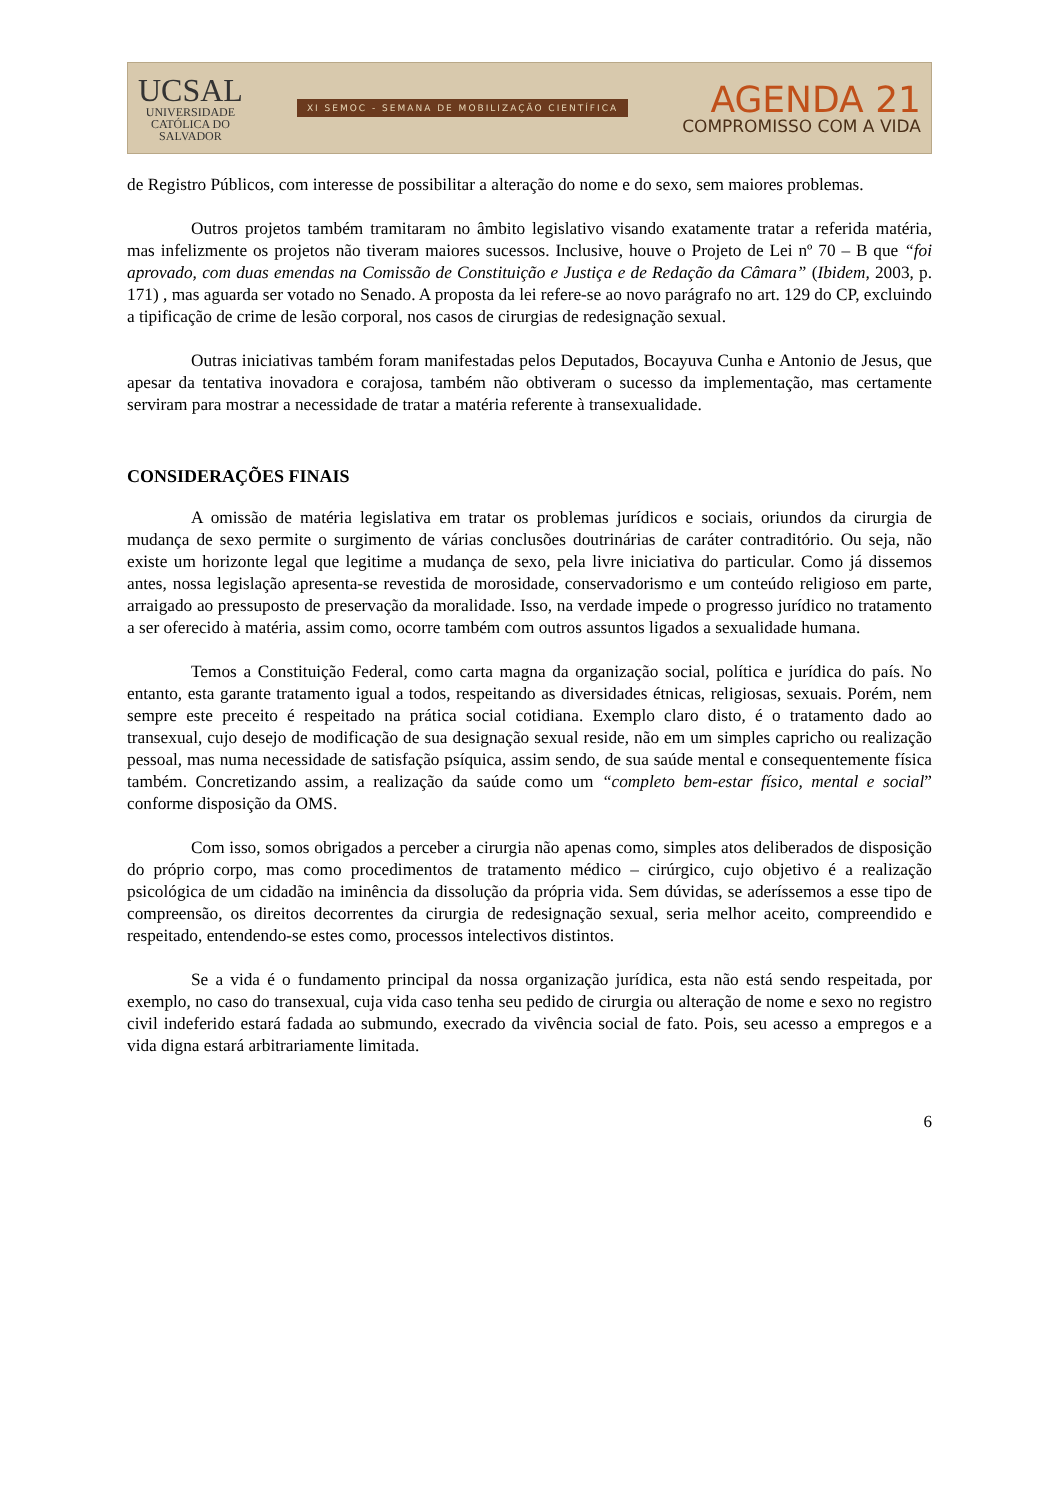UCSAL
UNIVERSIDADE
CATÓLICA DO
SALVADOR
XI SEMOC - SEMANA DE MOBILIZAÇÃO CIENTÍFICA
AGENDA 21
COMPROMISSO COM A VIDA
de Registro Públicos, com interesse de possibilitar a alteração do nome e do sexo, sem maiores problemas.
Outros projetos também tramitaram no âmbito legislativo visando exatamente tratar a referida matéria, mas infelizmente os projetos não tiveram maiores sucessos. Inclusive, houve o Projeto de Lei nº 70 – B que “foi aprovado, com duas emendas na Comissão de Constituição e Justiça e de Redação da Câmara” (Ibidem, 2003, p. 171) , mas aguarda ser votado no Senado. A proposta da lei refere-se ao novo parágrafo no art. 129 do CP, excluindo a tipificação de crime de lesão corporal, nos casos de cirurgias de redesignação sexual.
Outras iniciativas também foram manifestadas pelos Deputados, Bocayuva Cunha e Antonio de Jesus, que apesar da tentativa inovadora e corajosa, também não obtiveram o sucesso da implementação, mas certamente serviram para mostrar a necessidade de tratar a matéria referente à transexualidade.
CONSIDERAÇÕES FINAIS
A omissão de matéria legislativa em tratar os problemas jurídicos e sociais, oriundos da cirurgia de mudança de sexo permite o surgimento de várias conclusões doutrinárias de caráter contraditório. Ou seja, não existe um horizonte legal que legitime a mudança de sexo, pela livre iniciativa do particular. Como já dissemos antes, nossa legislação apresenta-se revestida de morosidade, conservadorismo e um conteúdo religioso em parte, arraigado ao pressuposto de preservação da moralidade. Isso, na verdade impede o progresso jurídico no tratamento a ser oferecido à matéria, assim como, ocorre também com outros assuntos ligados a sexualidade humana.
Temos a Constituição Federal, como carta magna da organização social, política e jurídica do país. No entanto, esta garante tratamento igual a todos, respeitando as diversidades étnicas, religiosas, sexuais. Porém, nem sempre este preceito é respeitado na prática social cotidiana. Exemplo claro disto, é o tratamento dado ao transexual, cujo desejo de modificação de sua designação sexual reside, não em um simples capricho ou realização pessoal, mas numa necessidade de satisfação psíquica, assim sendo, de sua saúde mental e consequentemente física também. Concretizando assim, a realização da saúde como um “completo bem-estar físico, mental e social” conforme disposição da OMS.
Com isso, somos obrigados a perceber a cirurgia não apenas como, simples atos deliberados de disposição do próprio corpo, mas como procedimentos de tratamento médico – cirúrgico, cujo objetivo é a realização psicológica de um cidadão na iminência da dissolução da própria vida. Sem dúvidas, se aderíssemos a esse tipo de compreensão, os direitos decorrentes da cirurgia de redesignação sexual, seria melhor aceito, compreendido e respeitado, entendendo-se estes como, processos intelectivos distintos.
Se a vida é o fundamento principal da nossa organização jurídica, esta não está sendo respeitada, por exemplo, no caso do transexual, cuja vida caso tenha seu pedido de cirurgia ou alteração de nome e sexo no registro civil indeferido estará fadada ao submundo, execrado da vivência social de fato. Pois, seu acesso a empregos e a vida digna estará arbitrariamente limitada.
6